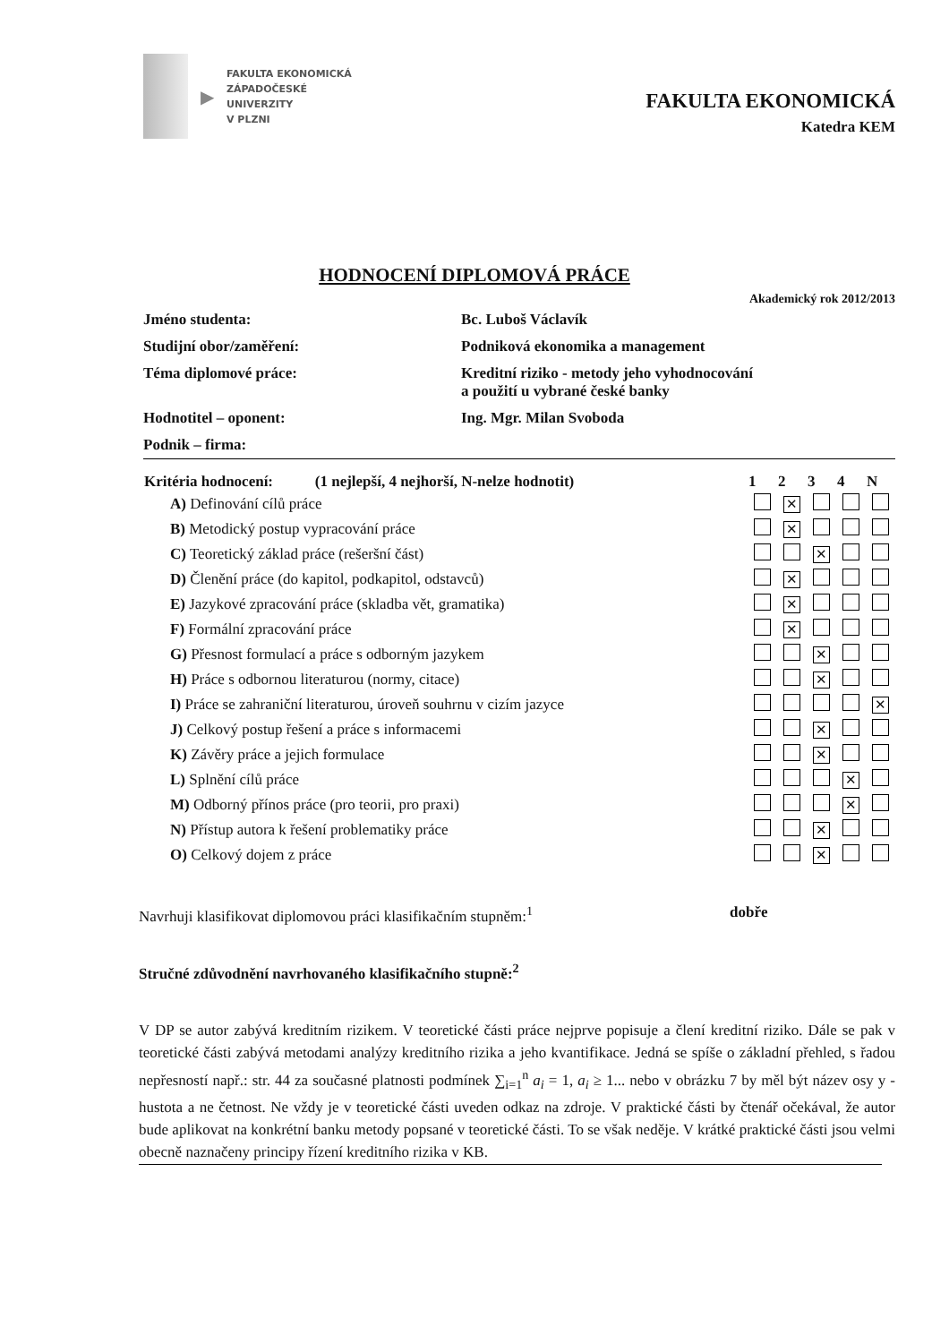▶
FAKULTA EKONOMICKÁ
ZÁPADOČESKÉ
UNIVERZITY
V PLZNI
FAKULTA EKONOMICKÁ
Katedra KEM
HODNOCENÍ DIPLOMOVÁ PRÁCE
Akademický rok 2012/2013
| Jméno studenta: | Bc. Luboš Václavík |
| Studijní obor/zaměření: | Podniková ekonomika a management |
| Téma diplomové práce: | Kreditní riziko - metody jeho vyhodnocování a použití u vybrané české banky |
| Hodnotitel – oponent: | Ing. Mgr. Milan Svoboda |
| Podnik – firma: | |
| Kritéria hodnocení: (1 nejlepší, 4 nejhorší, N-nelze hodnotit) | 1 | 2 | 3 | 4 | N |
| --- | --- | --- | --- | --- | --- |
| A) Definování cílů práce | | ✕ | | | |
| B) Metodický postup vypracování práce | | ✕ | | | |
| C) Teoretický základ práce (rešeršní část) | | | ✕ | | |
| D) Členění práce (do kapitol, podkapitol, odstavců) | | ✕ | | | |
| E) Jazykové zpracování práce (skladba vět, gramatika) | | ✕ | | | |
| F) Formální zpracování práce | | ✕ | | | |
| G) Přesnost formulací a práce s odborným jazykem | | | ✕ | | |
| H) Práce s odbornou literaturou (normy, citace) | | | ✕ | | |
| I) Práce se zahraniční literaturou, úroveň souhrnu v cizím jazyce | | | | | ✕ |
| J) Celkový postup řešení a práce s informacemi | | | ✕ | | |
| K) Závěry práce a jejich formulace | | | ✕ | | |
| L) Splnění cílů práce | | | | ✕ | |
| M) Odborný přínos práce (pro teorii, pro praxi) | | | | ✕ | |
| N) Přístup autora k řešení problematiky práce | | | ✕ | | |
| O) Celkový dojem z práce | | | ✕ | | |
Navrhuji klasifikovat diplomovou práci klasifikačním stupněm:<sup>1</sup> dobře
Stručné zdůvodnění navrhovaného klasifikačního stupně:<sup>2</sup>
V DP se autor zabývá kreditním rizikem. V teoretické části práce nejprve popisuje a člení kreditní riziko. Dále se pak v teoretické části zabývá metodami analýzy kreditního rizika a jeho kvantifikace. Jedná se spíše o základní přehled, s řadou nepřesností např.: str. 44 za současné platnosti podmínek ∑<sub>i=1</sub><sup>n</sup> a<sub>i</sub> = 1, a<sub>i</sub> ≥ 1... nebo v obrázku 7 by měl být název osy y - hustota a ne četnost. Ne vždy je v teoretické části uveden odkaz na zdroje. V praktické části by čtenář očekával, že autor bude aplikovat na konkrétní banku metody popsané v teoretické části. To se však neděje. V krátké praktické části jsou velmi obecně naznačeny principy řízení kreditního rizika v KB.